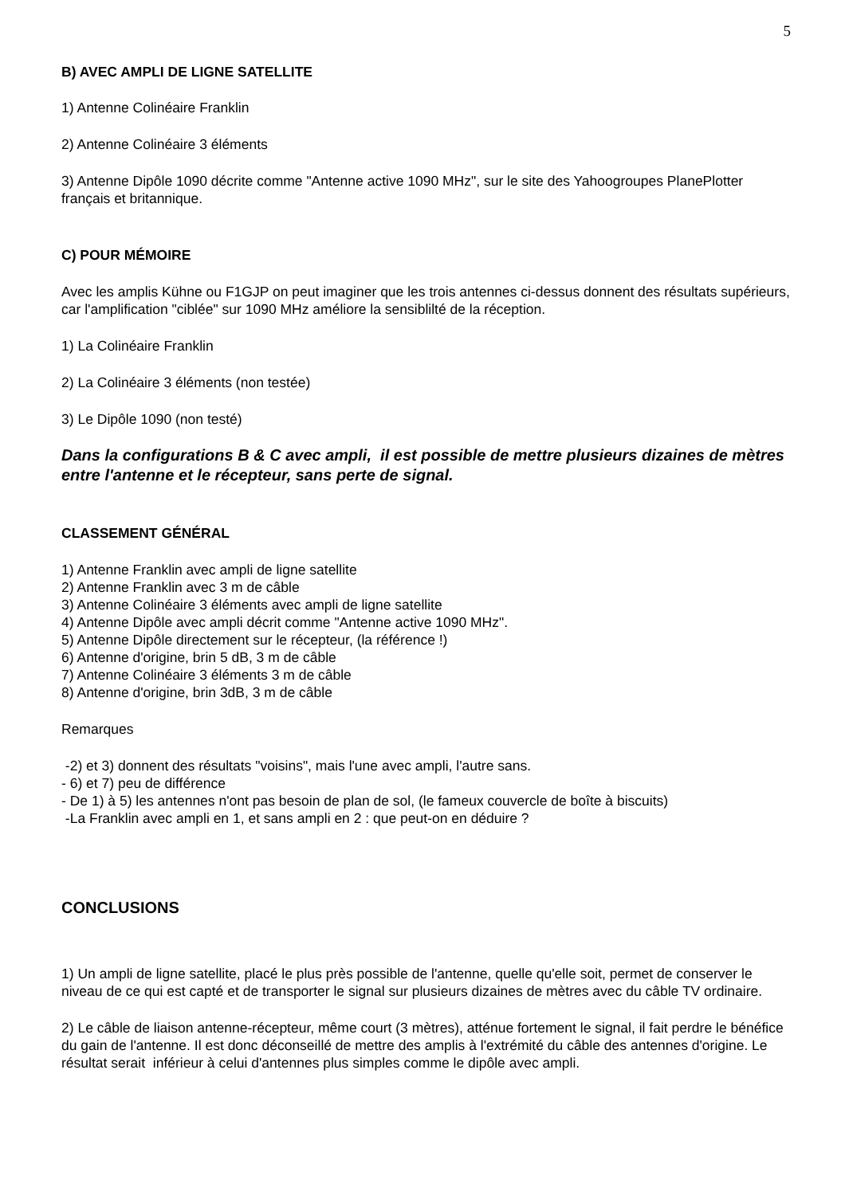5
B) AVEC AMPLI DE LIGNE SATELLITE
1) Antenne Colinéaire Franklin
2) Antenne Colinéaire 3 éléments
3) Antenne Dipôle 1090 décrite comme "Antenne active 1090 MHz", sur le site des Yahoogroupes PlanePlotter français et britannique.
C) POUR MÉMOIRE
Avec les amplis Kühne ou F1GJP on peut imaginer que les trois antennes ci-dessus donnent des résultats supérieurs, car l'amplification "ciblée" sur 1090 MHz améliore la sensiblilté de la réception.
1) La Colinéaire Franklin
2) La Colinéaire 3 éléments (non testée)
3) Le Dipôle 1090 (non testé)
Dans la configurations B & C avec ampli, il est possible de mettre plusieurs dizaines de mètres entre l'antenne et le récepteur, sans perte de signal.
CLASSEMENT GÉNÉRAL
1) Antenne Franklin avec ampli de ligne satellite
2) Antenne Franklin avec 3 m de câble
3) Antenne Colinéaire 3 éléments avec ampli de ligne satellite
4) Antenne Dipôle avec ampli décrit comme "Antenne active 1090 MHz".
5) Antenne Dipôle directement sur le récepteur, (la référence !)
6) Antenne d'origine, brin 5 dB, 3 m de câble
7) Antenne Colinéaire 3 éléments 3 m de câble
8) Antenne d'origine, brin 3dB, 3 m de câble
Remarques
-2) et 3) donnent des résultats "voisins", mais l'une avec ampli, l'autre sans.
- 6) et 7) peu de différence
- De 1) à 5) les antennes n'ont pas besoin de plan de sol, (le fameux couvercle de boîte à biscuits)
-La Franklin avec ampli en 1, et sans ampli en 2 : que peut-on en déduire ?
CONCLUSIONS
1) Un ampli de ligne satellite, placé le plus près possible de l'antenne, quelle qu'elle soit, permet de conserver le niveau de ce qui est capté et de transporter le signal sur plusieurs dizaines de mètres avec du câble TV ordinaire.
2) Le câble de liaison antenne-récepteur, même court (3 mètres), atténue fortement le signal, il fait perdre le bénéfice du gain de l'antenne. Il est donc déconseillé de mettre des amplis à l'extrémité du câble des antennes d'origine. Le résultat serait inférieur à celui d'antennes plus simples comme le dipôle avec ampli.